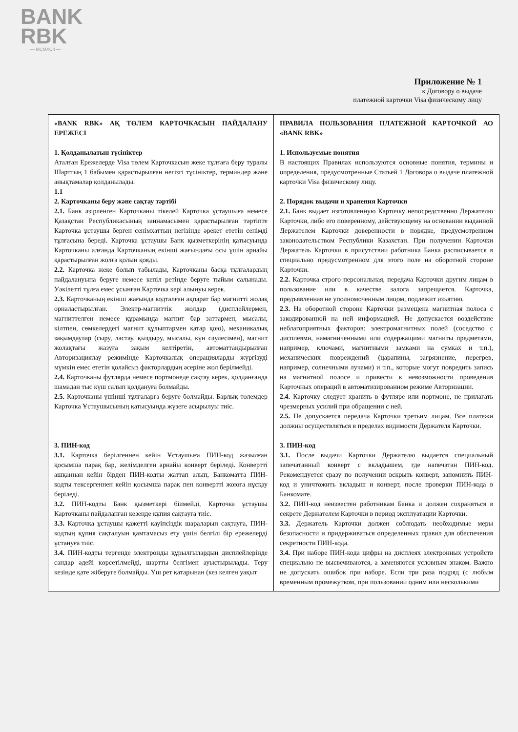BANK
RBK
— MCMXCII —
Приложение № 1
к Договору о выдаче
платежной карточки Visa физическому лицу
| «BANK RBK» АҚ ТӨЛЕМ КАРТОЧКАСЫН ПАЙДАЛАНУ ЕРЕЖЕСІ 1. Қолданылатын түсініктер Аталған Ережелерде Visa төлем Карточкасын жеке тұлғаға беру туралы Шарттың 1 бабымен қарастырылған негізгі түсініктер, терминдер және анықтамалар қолданылады. 1.1 2. Карточканы беру және сақтау тәртібі 2.1. Банк әзірленген Карточканы тікелей Карточка ұстаушыға немесе Қазақстан Республикасының заңнамасымен қарастырылған тәртіпте Карточка ұстаушы берген сенімхаттың негізінде әрекет ететін сенімді тұлғасына береді. Карточка ұстаушы Банк қызметкерінің қатысуында Карточканы алғанда Карточканың екінші жағындағы осы үшін арнайы қарастырылған жолға қолын қояды. 2.2. Карточка жеке болып табылады, Карточканы басқа тұлғалардың пайдалануына беруге немесе кепіл ретінде беруге тыйым салынады. Уәкілетті тұлға емес ұсынған Карточка кері алынуы керек. 2.3. Карточканың екінші жағында кодталған ақпарат бар магнитті жолақ орналастырылған. Электр-магниттік жолдар (дисплейлермен, магниттелген немесе құрамында магнит бар заттармен, мысалы, кілтпен, сөмкелердегі магнит құлыптармен қатар қою), механикалық зақымдаулар (сыру, ластау, қыздыру, мысалы, күн сәулесімен), магнит жолақтағы жазуға зақым келтіретін, автоматтандырылған Авторизациялау режимінде Карточкалық операцияларды жүргізуді мүмкін емес ететін қолайсыз факторлардың әсеріне жол берілмейді. 2.4. Карточканы футлярда немесе портмонеде сақтау керек, қолданғанда шамадан тыс күш салып қолдануға болмайды. 2.5. Карточканы үшінші тұлғаларға беруге болмайды. Барлық төлемдер Карточка Ұстаушысының қатысуында жүзеге асырылуы тиіс. 3. ПИН-код 3.1. Карточка берілгеннен кейін Ұстаушыға ПИН-код жазылған қосымша парақ бар, желімделген арнайы конверт беріледі. Конвертті ашқаннан кейін бірден ПИН-кодты жаттап алып, Банкоматта ПИН-кодты тексергеннен кейін қосымша парақ пен конвертті жоюға нұсқау беріледі. 3.2. ПИН-кодты Банк қызметкері білмейді, Карточка ұстаушы Карточканы пайдаланған кезеңде құпия сақтауға тиіс. 3.3. Карточка ұстаушы қажетті қауіпсіздік шараларын сақтауға, ПИН-кодтың құпия сақталуын қамтамасыз ету үшін белгілі бір ережелерді ұстануға тиіс. 3.4. ПИН-кодты тергенде электронды құрылғылардың дисплейлерінде сандар әдейі көрсетілмейді, шартты белгімен ауыстырылады. Теру кезінде қате жіберуге болмайды. Үш рет қатарынан (кез келген уақыт | ПРАВИЛА ПОЛЬЗОВАНИЯ ПЛАТЕЖНОЙ КАРТОЧКОЙ АО «BANK RBK» 1. Используемые понятия В настоящих Правилах используются основные понятия, термины и определения, предусмотренные Статьей 1 Договора о выдаче платежной карточки Visa физическому лицу. 2. Порядок выдачи и хранения Карточки 2.1. Банк выдает изготовленную Карточку непосредственно Держателю Карточки, либо его поверенному, действующему на основании выданной Держателем Карточки доверенности в порядке, предусмотренном законодательством Республики Казахстан. При получении Карточки Держатель Карточки в присутствии работника Банка расписывается в специально предусмотренном для этого поле на оборотной стороне Карточки. 2.2. Карточка строго персональная, передача Карточки другим лицам в пользование или в качестве залога запрещается. Карточка, предъявленная не уполномоченным лицом, подлежит изъятию. 2.3. На оборотной стороне Карточки размещена магнитная полоса с закодированной на ней информацией. Не допускается воздействие неблагоприятных факторов: электромагнитных полей (соседство с дисплеями, намагниченными или содержащими магниты предметами, например, ключами, магнитными замками на сумках и т.п.), механических повреждений (царапины, загрязнение, перегрев, например, солнечными лучами) и т.п., которые могут повредить запись на магнитной полосе и привести к невозможности проведения Карточных операций в автоматизированном режиме Авторизации. 2.4. Карточку следует хранить в футляре или портмоне, не прилагать чрезмерных усилий при обращении с ней. 2.5. Не допускается передача Карточки третьим лицам. Все платежи должны осуществляться в пределах видимости Держателя Карточки. 3. ПИН-код 3.1. После выдачи Карточки Держателю выдается специальный запечатанный конверт с вкладышем, где напечатан ПИН-код. Рекомендуется сразу по получении вскрыть конверт, запомнить ПИН-код и уничтожить вкладыш и конверт, после проверки ПИН-кода в Банкомате. 3.2. ПИН-код неизвестен работникам Банка и должен сохраняться в секрете Держателем Карточки в период эксплуатации Карточки. 3.3. Держатель Карточки должен соблюдать необходимые меры безопасности и придерживаться определенных правил для обеспечения секретности ПИН-кода. 3.4. При наборе ПИН-кода цифры на дисплеях электронных устройств специально не высвечиваются, а заменяются условным знаком. Важно не допускать ошибок при наборе. Если три раза подряд (с любым временным промежутком, при пользовании одним или несколькими |